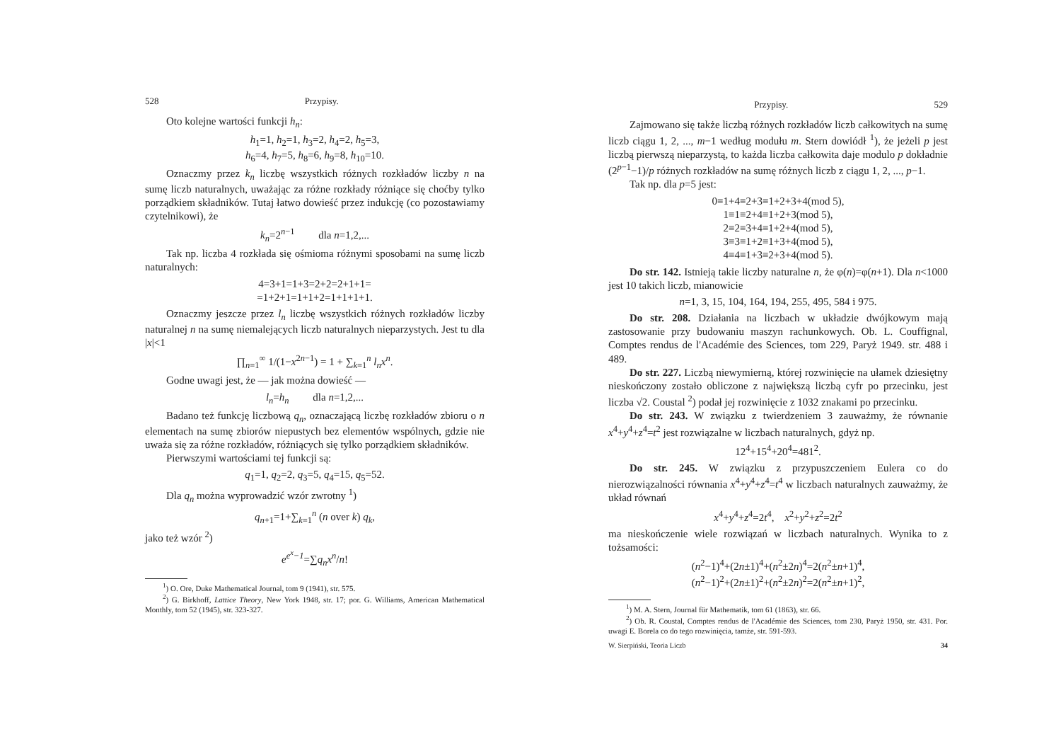528 Przypisy.
Oto kolejne wartości funkcji h<sub>n</sub>:
h<sub>1</sub>=1, h<sub>2</sub>=1, h<sub>3</sub>=2, h<sub>4</sub>=2, h<sub>5</sub>=3,
h<sub>6</sub>=4, h<sub>7</sub>=5, h<sub>8</sub>=6, h<sub>9</sub>=8, h<sub>10</sub>=10.
Oznaczmy przez k<sub>n</sub> liczbę wszystkich różnych rozkładów liczby n na sumę liczb naturalnych, uważając za różne rozkłady różniące się choćby tylko porządkiem składników. Tutaj łatwo dowieść przez indukcję (co pozostawiamy czytelnikowi), że
k<sub>n</sub>=2<sup>n−1</sup> dla n=1,2,...
Tak np. liczba 4 rozkłada się ośmioma różnymi sposobami na sumę liczb naturalnych:
4=3+1=1+3=2+2=2+1+1=
=1+2+1=1+1+2=1+1+1+1.
Oznaczmy jeszcze przez l<sub>n</sub> liczbę wszystkich różnych rozkładów liczby naturalnej n na sumę niemalejących liczb naturalnych nieparzystych. Jest tu dla |x|<1
∏<sub>n=1</sub><sup>∞</sup> 1/(1−x<sup>2n−1</sup>) = 1 + ∑<sub>k=1</sub><sup>n</sup> l<sub>n</sub>x<sup>n</sup>.
Godne uwagi jest, że — jak można dowieść —
l<sub>n</sub>=h<sub>n</sub> dla n=1,2,...
Badano też funkcję liczbową q<sub>n</sub>, oznaczającą liczbę rozkładów zbioru o n elementach na sumę zbiorów niepustych bez elementów wspólnych, gdzie nie uważa się za różne rozkładów, różniących się tylko porządkiem składników.
Pierwszymi wartościami tej funkcji są:
q<sub>1</sub>=1, q<sub>2</sub>=2, q<sub>3</sub>=5, q<sub>4</sub>=15, q<sub>5</sub>=52.
Dla q<sub>n</sub> można wyprowadzić wzór zwrotny <sup>1</sup>)
q<sub>n+1</sub>=1+∑<sub>k=1</sub><sup>n</sup> (n over k) q<sub>k</sub>,
jako też wzór <sup>2</sup>)
e<sup>e<sup>x</sup>−1</sup>=∑q<sub>n</sub>x<sup>n</sup>/n!
<sup>1</sup>) O. Ore, Duke Mathematical Journal, tom 9 (1941), str. 575.
<sup>2</sup>) G. Birkhoff, Lattice Theory, New York 1948, str. 17; por. G. Williams, American Mathematical Monthly, tom 52 (1945), str. 323-327.
Przypisy. 529
Zajmowano się także liczbą różnych rozkładów liczb całkowitych na sumę liczb ciągu 1, 2, ..., m−1 według modułu m. Stern dowiódł <sup>1</sup>), że jeżeli p jest liczbą pierwszą nieparzystą, to każda liczba całkowita daje modulo p dokładnie (2<sup>p−1</sup>−1)/p różnych rozkładów na sumę różnych liczb z ciągu 1, 2, ..., p−1.
Tak np. dla p=5 jest:
0≡1+4≡2+3≡1+2+3+4(mod 5),
1≡1≡2+4≡1+2+3(mod 5),
2≡2≡3+4≡1+2+4(mod 5),
3≡3≡1+2≡1+3+4(mod 5),
4≡4≡1+3≡2+3+4(mod 5).
Do str. 142. Istnieją takie liczby naturalne n, że φ(n)=φ(n+1). Dla n<1000 jest 10 takich liczb, mianowicie
n=1, 3, 15, 104, 164, 194, 255, 495, 584 i 975.
Do str. 208. Działania na liczbach w układzie dwójkowym mają zastosowanie przy budowaniu maszyn rachunkowych. Ob. L. Couffignal, Comptes rendus de l'Académie des Sciences, tom 229, Paryż 1949. str. 488 i 489.
Do str. 227. Liczbą niewymierną, której rozwinięcie na ułamek dziesiętny nieskończony zostało obliczone z największą liczbą cyfr po przecinku, jest liczba √2. Coustal <sup>2</sup>) podał jej rozwinięcie z 1032 znakami po przecinku.
Do str. 243. W związku z twierdzeniem 3 zauważmy, że równanie x<sup>4</sup>+y<sup>4</sup>+z<sup>4</sup>=t<sup>2</sup> jest rozwiązalne w liczbach naturalnych, gdyż np.
12<sup>4</sup>+15<sup>4</sup>+20<sup>4</sup>=481<sup>2</sup>.
Do str. 245. W związku z przypuszczeniem Eulera co do nierozwiązalności równania x<sup>4</sup>+y<sup>4</sup>+z<sup>4</sup>=t<sup>4</sup> w liczbach naturalnych zauważmy, że układ równań
x<sup>4</sup>+y<sup>4</sup>+z<sup>4</sup>=2t<sup>4</sup>, x<sup>2</sup>+y<sup>2</sup>+z<sup>2</sup>=2t<sup>2</sup>
ma nieskończenie wiele rozwiązań w liczbach naturalnych. Wynika to z tożsamości:
(n<sup>2</sup>−1)<sup>4</sup>+(2n±1)<sup>4</sup>+(n<sup>2</sup>±2n)<sup>4</sup>=2(n<sup>2</sup>±n+1)<sup>4</sup>,
(n<sup>2</sup>−1)<sup>2</sup>+(2n±1)<sup>2</sup>+(n<sup>2</sup>±2n)<sup>2</sup>=2(n<sup>2</sup>±n+1)<sup>2</sup>,
<sup>1</sup>) M. A. Stern, Journal für Mathematik, tom 61 (1863), str. 66.
<sup>2</sup>) Ob. R. Coustal, Comptes rendus de l'Académie des Sciences, tom 230, Paryż 1950, str. 431. Por. uwagi E. Borela co do tego rozwinięcia, tamże, str. 591-593.
W. Sierpiński, Teoria Liczb 34